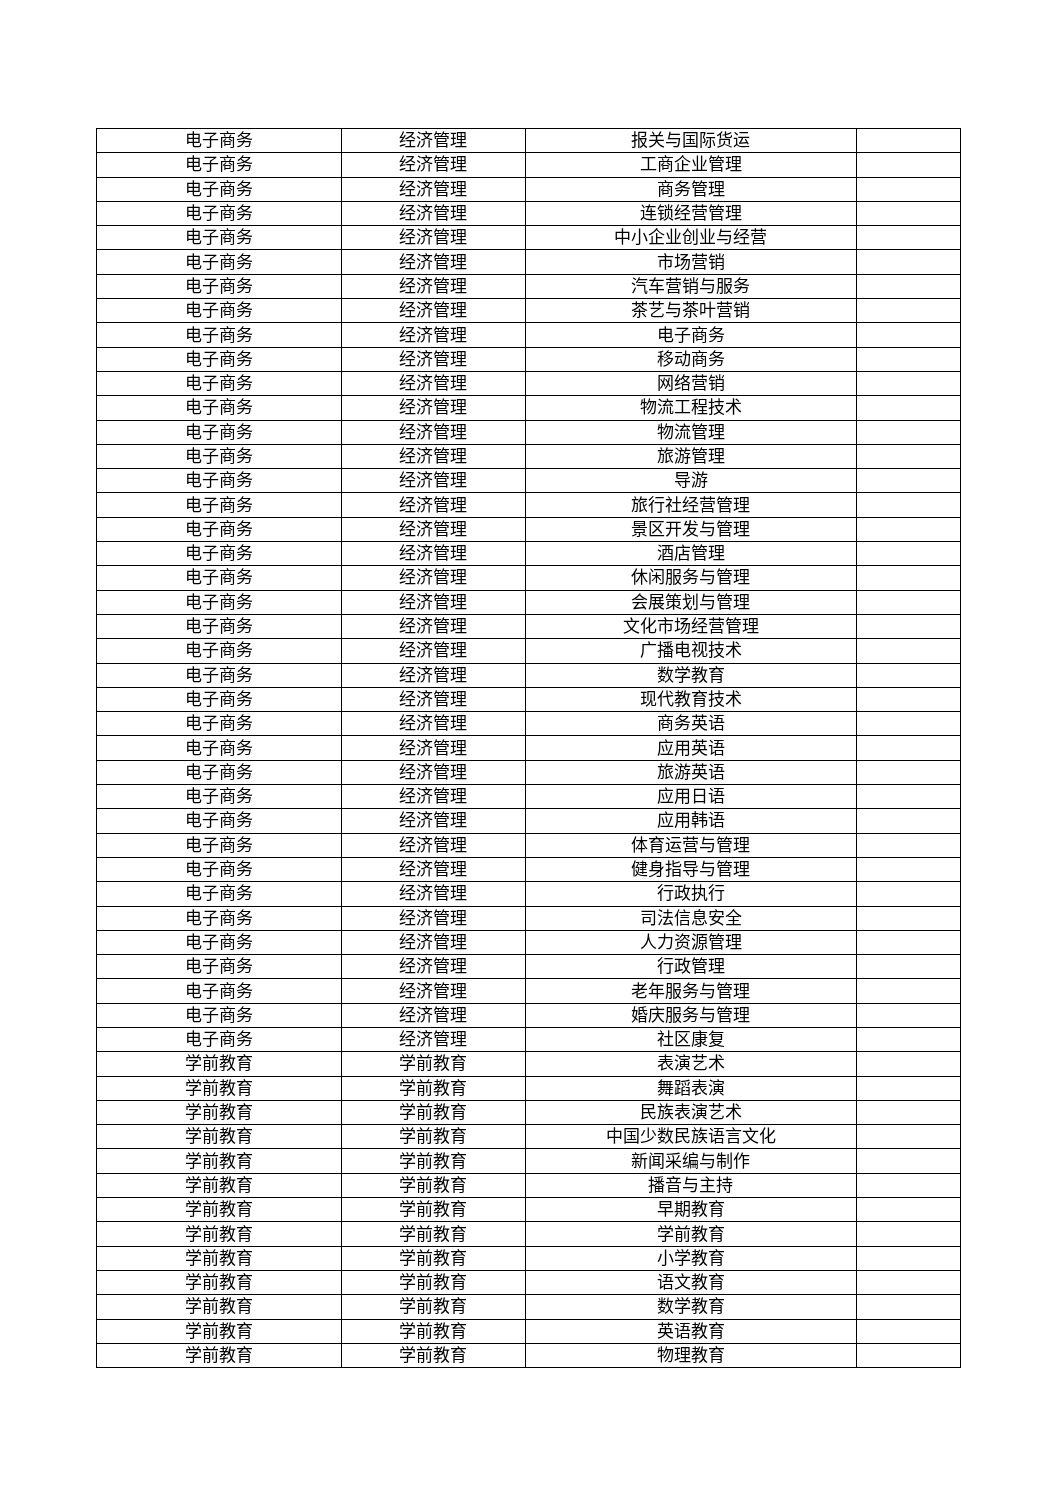| 电子商务 | 经济管理 | 报关与国际货运 | |
| 电子商务 | 经济管理 | 工商企业管理 | |
| 电子商务 | 经济管理 | 商务管理 | |
| 电子商务 | 经济管理 | 连锁经营管理 | |
| 电子商务 | 经济管理 | 中小企业创业与经营 | |
| 电子商务 | 经济管理 | 市场营销 | |
| 电子商务 | 经济管理 | 汽车营销与服务 | |
| 电子商务 | 经济管理 | 茶艺与茶叶营销 | |
| 电子商务 | 经济管理 | 电子商务 | |
| 电子商务 | 经济管理 | 移动商务 | |
| 电子商务 | 经济管理 | 网络营销 | |
| 电子商务 | 经济管理 | 物流工程技术 | |
| 电子商务 | 经济管理 | 物流管理 | |
| 电子商务 | 经济管理 | 旅游管理 | |
| 电子商务 | 经济管理 | 导游 | |
| 电子商务 | 经济管理 | 旅行社经营管理 | |
| 电子商务 | 经济管理 | 景区开发与管理 | |
| 电子商务 | 经济管理 | 酒店管理 | |
| 电子商务 | 经济管理 | 休闲服务与管理 | |
| 电子商务 | 经济管理 | 会展策划与管理 | |
| 电子商务 | 经济管理 | 文化市场经营管理 | |
| 电子商务 | 经济管理 | 广播电视技术 | |
| 电子商务 | 经济管理 | 数学教育 | |
| 电子商务 | 经济管理 | 现代教育技术 | |
| 电子商务 | 经济管理 | 商务英语 | |
| 电子商务 | 经济管理 | 应用英语 | |
| 电子商务 | 经济管理 | 旅游英语 | |
| 电子商务 | 经济管理 | 应用日语 | |
| 电子商务 | 经济管理 | 应用韩语 | |
| 电子商务 | 经济管理 | 体育运营与管理 | |
| 电子商务 | 经济管理 | 健身指导与管理 | |
| 电子商务 | 经济管理 | 行政执行 | |
| 电子商务 | 经济管理 | 司法信息安全 | |
| 电子商务 | 经济管理 | 人力资源管理 | |
| 电子商务 | 经济管理 | 行政管理 | |
| 电子商务 | 经济管理 | 老年服务与管理 | |
| 电子商务 | 经济管理 | 婚庆服务与管理 | |
| 电子商务 | 经济管理 | 社区康复 | |
| 学前教育 | 学前教育 | 表演艺术 | |
| 学前教育 | 学前教育 | 舞蹈表演 | |
| 学前教育 | 学前教育 | 民族表演艺术 | |
| 学前教育 | 学前教育 | 中国少数民族语言文化 | |
| 学前教育 | 学前教育 | 新闻采编与制作 | |
| 学前教育 | 学前教育 | 播音与主持 | |
| 学前教育 | 学前教育 | 早期教育 | |
| 学前教育 | 学前教育 | 学前教育 | |
| 学前教育 | 学前教育 | 小学教育 | |
| 学前教育 | 学前教育 | 语文教育 | |
| 学前教育 | 学前教育 | 数学教育 | |
| 学前教育 | 学前教育 | 英语教育 | |
| 学前教育 | 学前教育 | 物理教育 | |